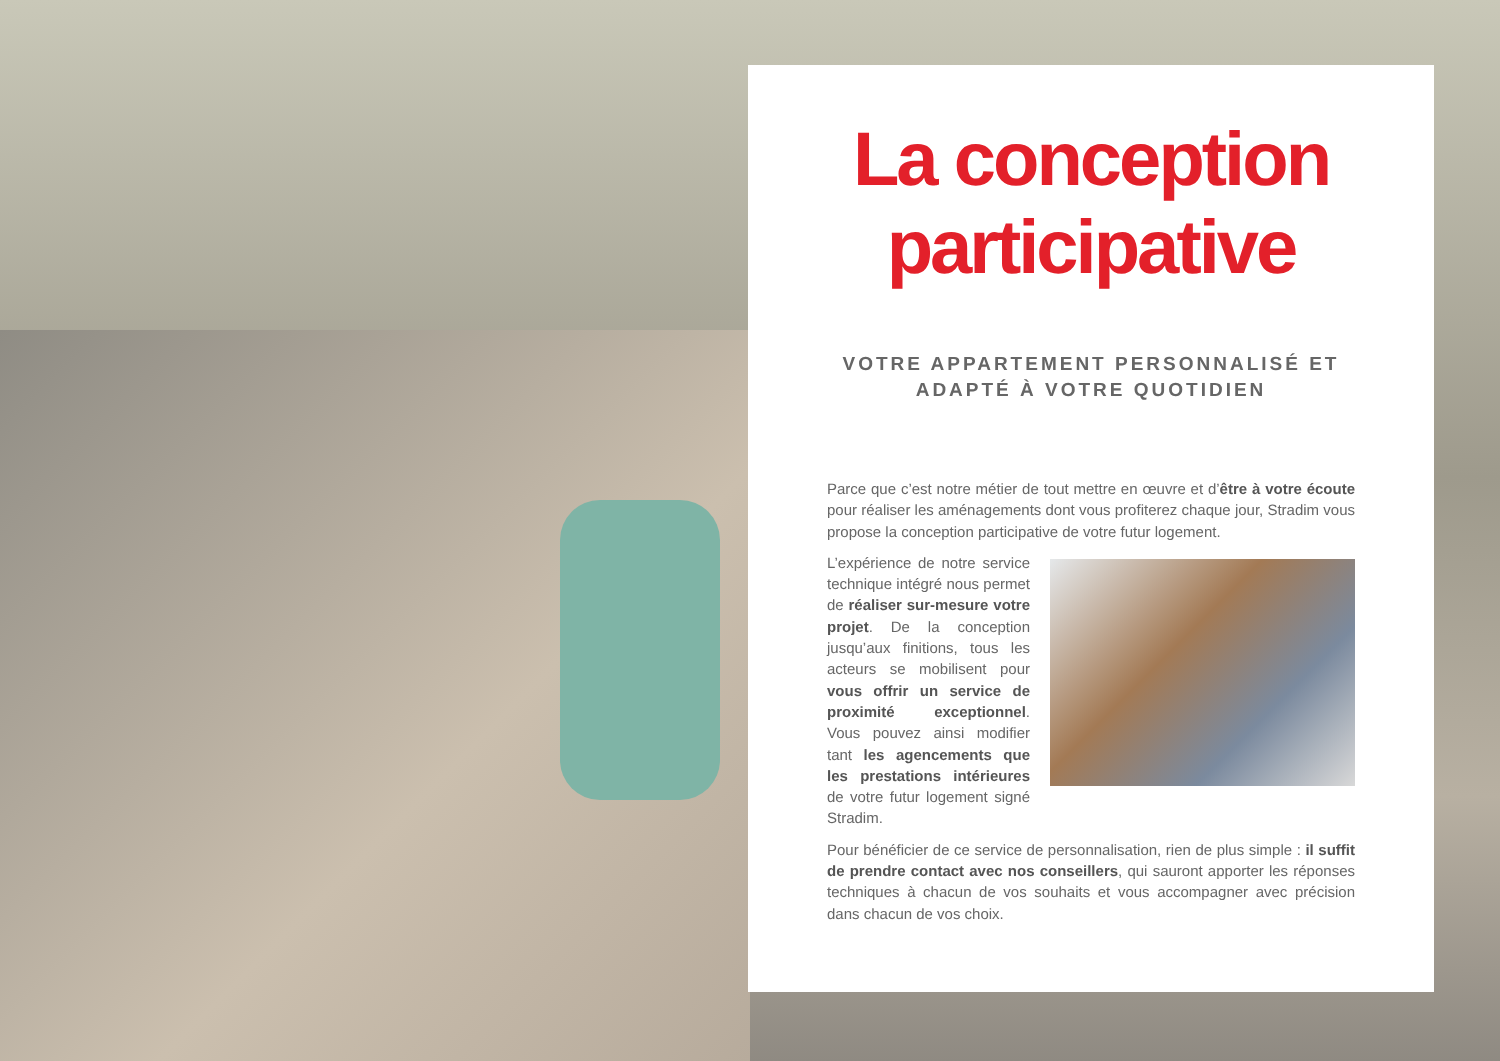La conception participative
VOTRE APPARTEMENT PERSONNALISÉ ET ADAPTÉ À VOTRE QUOTIDIEN
Parce que c’est notre métier de tout mettre en œuvre et d’être à votre écoute pour réaliser les aménagements dont vous profiterez chaque jour, Stradim vous propose la conception participative de votre futur logement.
L’expérience de notre service technique intégré nous permet de réaliser sur-mesure votre projet. De la conception jusqu’aux finitions, tous les acteurs se mobilisent pour vous offrir un service de proximité exceptionnel. Vous pouvez ainsi modifier tant les agencements que les prestations intérieures de votre futur logement signé Stradim.
Pour bénéficier de ce service de personnalisation, rien de plus simple : il suffit de prendre contact avec nos conseillers, qui sauront apporter les réponses techniques à chacun de vos souhaits et vous accompagner avec précision dans chacun de vos choix.